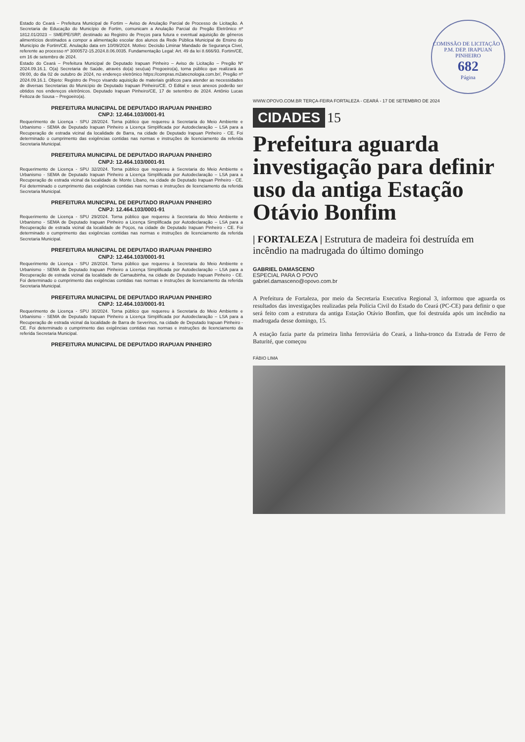Estado do Ceará – Prefeitura Municipal de Fortim – Aviso de Anulação Parcial de Processo de Licitação. A Secretaria de Educação do Município de Fortim, comunicam a Anulação Parcial do Pregão Eletrônico nº 1812.01/2023 – SME/PE/SRP, destinado ao Registro de Preços para futura e eventual aquisição de gêneros alimentícios destinados a compor a alimentação escolar dos alunos da Rede Pública Municipal de Ensino do Município de Fortim/CE. Anulação data em 10/09/2024. Motivo: Decisão Liminar Mandado de Segurança Cível, referente ao processo nº 3000572-15.2024.8.06.0035. Fundamentação Legal: Art. 49 da lei 8.666/93. Fortim/CE, em 16 de setembro de 2024.
Estado do Ceará – Prefeitura Municipal de Deputado Irapuan Pinheiro – Aviso de Licitação – Pregão Nº 2024.09.16.1. O(a) Secretaria de Saúde, através do(a) seu(ua) Pregoeiro(a), torna público que realizará às 09:00, do dia 02 de outubro de 2024, no endereço eletrônico https://compras.m2atecnologia.com.br/, Pregão nº 2024.09.16.1. Objeto: Registro de Preço visando aquisição de materiais gráficos para atender as necessidades de diversas Secretarias do Município de Deputado Irapuan Pinheiro/CE. O Edital e seus anexos poderão ser obtidos nos endereços eletrônicos. Deputado Irapuan Pinheiro/CE, 17 de setembro de 2024. Antônio Lucas Feitoza de Sousa – Pregoeiro(a).
PREFEITURA MUNICIPAL DE DEPUTADO IRAPUAN PINHEIRO
CNPJ: 12.464.103/0001-91
Requerimento de Licença - SPU 28/2024. Torna público que requereu à Secretaria do Meio Ambiente e Urbanismo - SEMA de Deputado Irapuan Pinheiro a Licença Simplificada por Autodeclaração – LSA para a Recuperação de estrada vicinal da localidade de Barra, na cidade de Deputado Irapuan Pinheiro - CE. Foi determinado o cumprimento das exigências contidas nas normas e instruções de licenciamento da referida Secretaria Municipal.
PREFEITURA MUNICIPAL DE DEPUTADO IRAPUAN PINHEIRO
CNPJ: 12.464.103/0001-91
Requerimento de Licença - SPU 32/2024. Torna público que requereu à Secretaria do Meio Ambiente e Urbanismo - SEMA de Deputado Irapuan Pinheiro a Licença Simplificada por Autodeclaração – LSA para a Recuperação de estrada vicinal da localidade de Monte Líbano, na cidade de Deputado Irapuan Pinheiro - CE. Foi determinado o cumprimento das exigências contidas nas normas e instruções de licenciamento da referida Secretaria Municipal.
PREFEITURA MUNICIPAL DE DEPUTADO IRAPUAN PINHEIRO
CNPJ: 12.464.103/0001-91
Requerimento de Licença - SPU 29/2024. Torna público que requereu à Secretaria do Meio Ambiente e Urbanismo - SEMA de Deputado Irapuan Pinheiro a Licença Simplificada por Autodeclaração – LSA para a Recuperação de estrada vicinal da localidade de Poços, na cidade de Deputado Irapuan Pinheiro - CE. Foi determinado o cumprimento das exigências contidas nas normas e instruções de licenciamento da referida Secretaria Municipal.
PREFEITURA MUNICIPAL DE DEPUTADO IRAPUAN PINHEIRO
CNPJ: 12.464.103/0001-91
Requerimento de Licença - SPU 28/2024. Torna público que requereu à Secretaria do Meio Ambiente e Urbanismo - SEMA de Deputado Irapuan Pinheiro a Licença Simplificada por Autodeclaração – LSA para a Recuperação de estrada vicinal da localidade de Carnaubinha, na cidade de Deputado Irapuan Pinheiro - CE. Foi determinado o cumprimento das exigências contidas nas normas e instruções de licenciamento da referida Secretaria Municipal.
PREFEITURA MUNICIPAL DE DEPUTADO IRAPUAN PINHEIRO
CNPJ: 12.464.103/0001-91
Requerimento de Licença - SPU 30/2024. Torna público que requereu à Secretaria do Meio Ambiente e Urbanismo - SEMA de Deputado Irapuan Pinheiro a Licença Simplificada por Autodeclaração – LSA para a Recuperação de estrada vicinal da localidade de Barra de Severinos, na cidade de Deputado Irapuan Pinheiro - CE. Foi determinado o cumprimento das exigências contidas nas normas e instruções de licenciamento da referida Secretaria Municipal.
PREFEITURA MUNICIPAL DE DEPUTADO IRAPUAN PINHEIRO
COMISSÃO DE LICITAÇÃO · P.M. DEP. IRAPUAN PINHEIRO
682
Página
WWW.OPOVO.COM.BR TERÇA-FEIRA FORTALEZA - CEARÁ - 17 DE SETEMBRO DE 2024
CIDADES 15
Prefeitura aguarda investigação para definir uso da antiga Estação Otávio Bonfim
| FORTALEZA | Estrutura de madeira foi destruída em incêndio na madrugada do último domingo
GABRIEL DAMASCENO
ESPECIAL PARA O POVO
gabriel.damasceno@opovo.com.br
A Prefeitura de Fortaleza, por meio da Secretaria Executiva Regional 3, informou que aguarda os resultados das investigações realizadas pela Polícia Civil do Estado do Ceará (PC-CE) para definir o que será feito com a estrutura da antiga Estação Otávio Bonfim, que foi destruída após um incêndio na madrugada desse domingo, 15.
A estação fazia parte da primeira linha ferroviária do Ceará, a linha-tronco da Estrada de Ferro de Baturité, que começou
FÁBIO LIMA